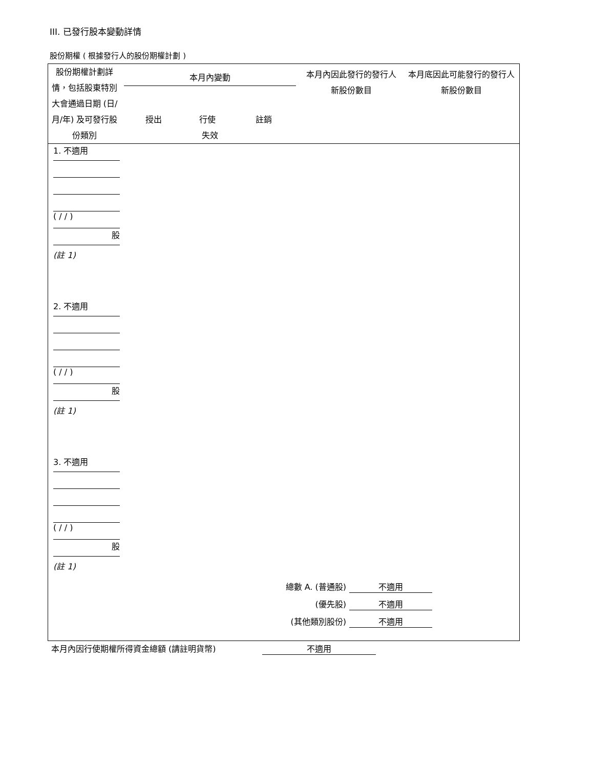III. 已發行股本變動詳情
股份期權 ( 根據發行人的股份期權計劃 )
| 股份期權計劃詳情，包括股東特別大會通過日期 (日/月/年) 及可發行股份類別 | 本月內變動 授出 行使 註銷 失效 | 本月內因此發行的發行人新股份數目 | 本月底因此可能發行的發行人新股份數目 |
| --- | --- | --- | --- |
1. 不適用
( / / )
股
(註 1)
2. 不適用
( / / )
股
(註 1)
3. 不適用
( / / )
股
(註 1)
| 總數 A. (普通股) | 不適用 |
| (優先股) | 不適用 |
| (其他類別股份) | 不適用 |
| 本月內因行使期權所得資金總額 (請註明貨幣) | 不適用 |